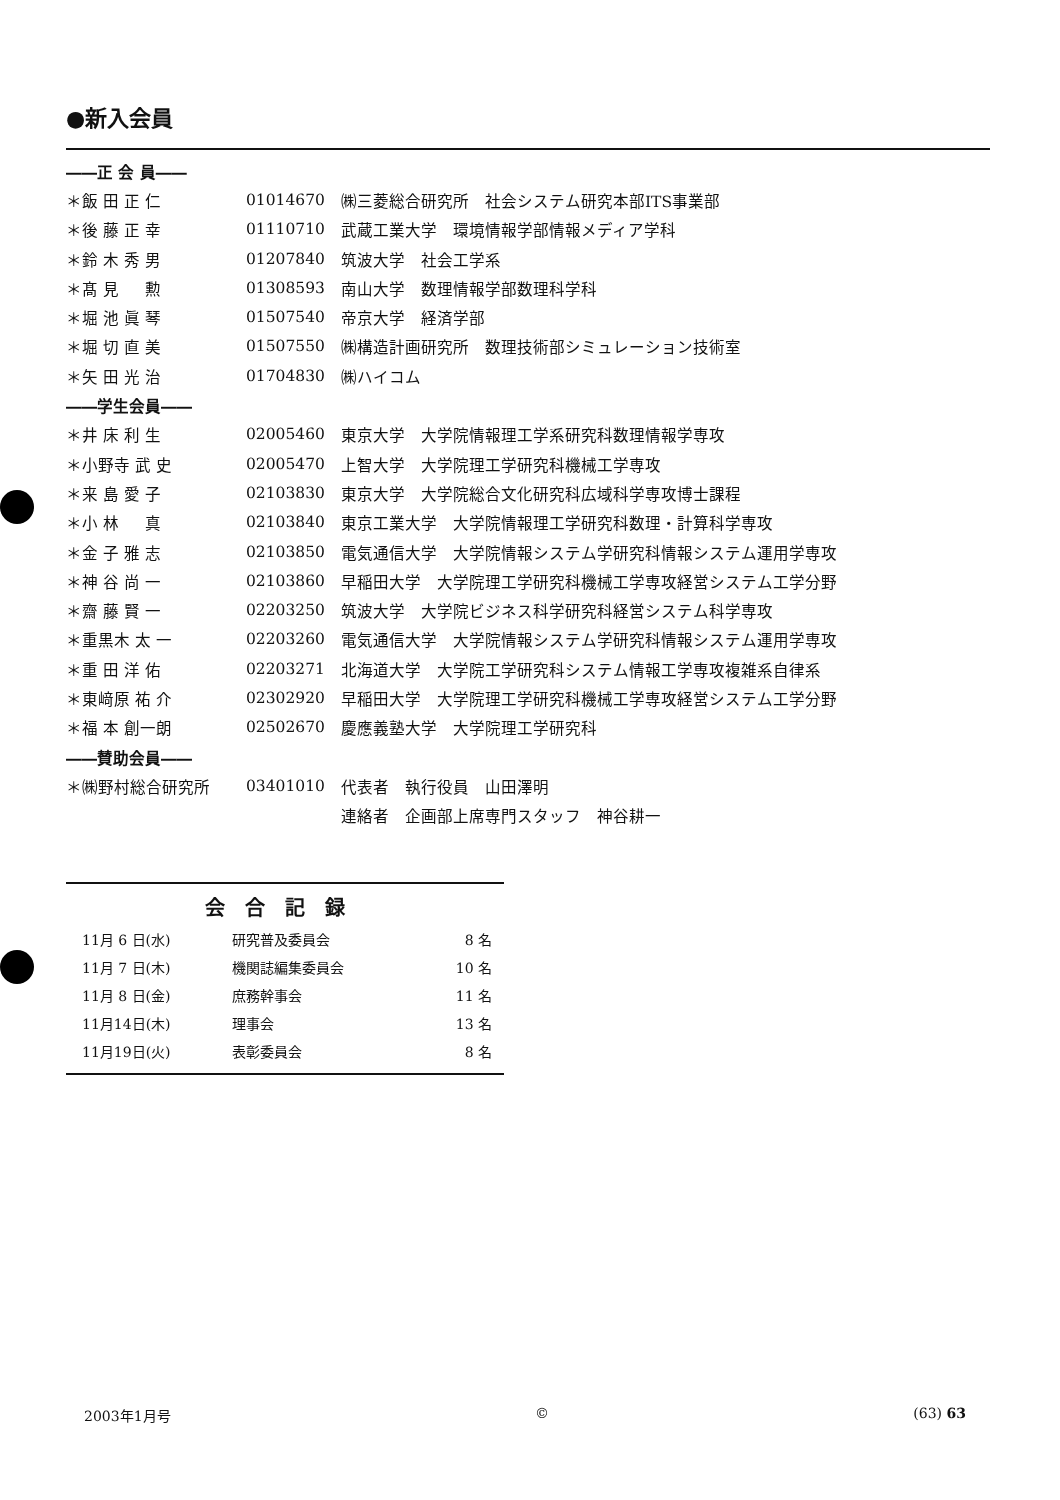●新入会員
| ――正 会 員―― | | |
| ＊飯 田 正 仁 | 01014670 | ㈱三菱総合研究所 社会システム研究本部ITS事業部 |
| ＊後 藤 正 幸 | 01110710 | 武蔵工業大学 環境情報学部情報メディア学科 |
| ＊鈴 木 秀 男 | 01207840 | 筑波大学 社会工学系 |
| ＊髙 見 勲 | 01308593 | 南山大学 数理情報学部数理科学科 |
| ＊堀 池 眞 琴 | 01507540 | 帝京大学 経済学部 |
| ＊堀 切 直 美 | 01507550 | ㈱構造計画研究所 数理技術部シミュレーション技術室 |
| ＊矢 田 光 治 | 01704830 | ㈱ハイコム |
| ――学生会員―― | | |
| ＊井 床 利 生 | 02005460 | 東京大学 大学院情報理工学系研究科数理情報学専攻 |
| ＊小野寺 武 史 | 02005470 | 上智大学 大学院理工学研究科機械工学専攻 |
| ＊来 島 愛 子 | 02103830 | 東京大学 大学院総合文化研究科広域科学専攻博士課程 |
| ＊小 林 真 | 02103840 | 東京工業大学 大学院情報理工学研究科数理・計算科学専攻 |
| ＊金 子 雅 志 | 02103850 | 電気通信大学 大学院情報システム学研究科情報システム運用学専攻 |
| ＊神 谷 尚 一 | 02103860 | 早稲田大学 大学院理工学研究科機械工学専攻経営システム工学分野 |
| ＊齋 藤 賢 一 | 02203250 | 筑波大学 大学院ビジネス科学研究科経営システム科学専攻 |
| ＊重黒木 太 一 | 02203260 | 電気通信大学 大学院情報システム学研究科情報システム運用学専攻 |
| ＊重 田 洋 佑 | 02203271 | 北海道大学 大学院工学研究科システム情報工学専攻複雑系自律系 |
| ＊東﨑原 祐 介 | 02302920 | 早稲田大学 大学院理工学研究科機械工学専攻経営システム工学分野 |
| ＊福 本 創一朗 | 02502670 | 慶應義塾大学 大学院理工学研究科 |
| ――賛助会員―― | | |
| ＊㈱野村総合研究所 | 03401010 | 代表者 執行役員 山田澤明 |
| | | 連絡者 企画部上席専門スタッフ 神谷耕一 |
会合記録
| 11月 6 日(水) | 研究普及委員会 | 8 名 |
| 11月 7 日(木) | 機関誌編集委員会 | 10 名 |
| 11月 8 日(金) | 庶務幹事会 | 11 名 |
| 11月14日(木) | 理事会 | 13 名 |
| 11月19日(火) | 表彰委員会 | 8 名 |
2003年1月号 © (63) 63